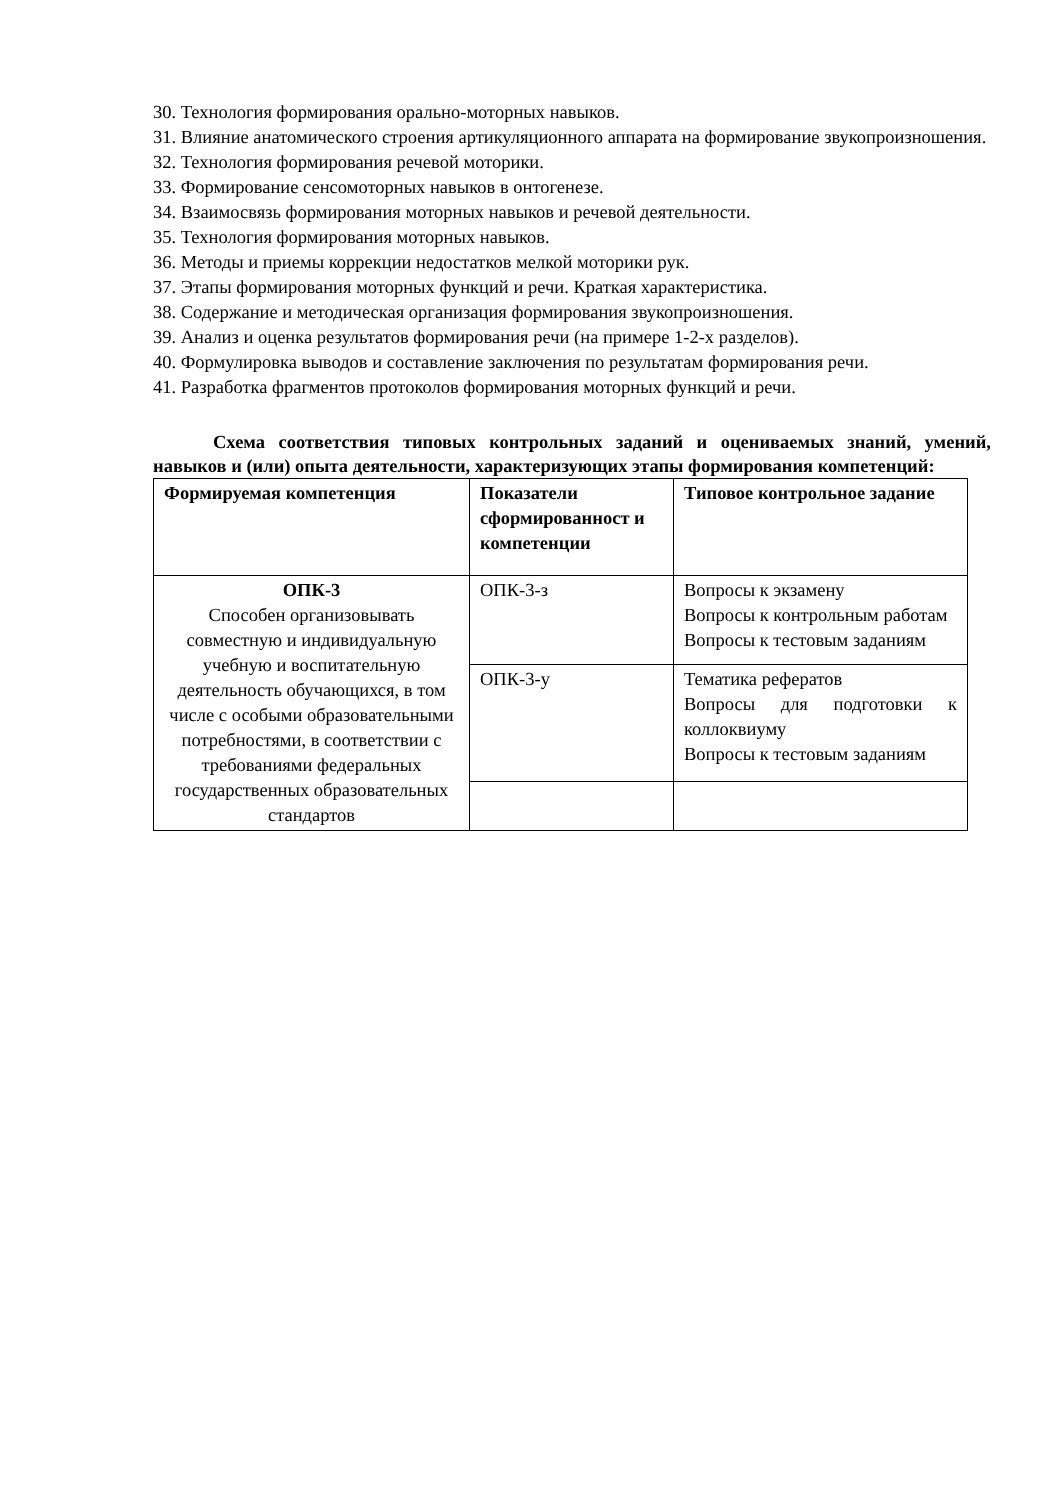30. Технология формирования орально-моторных навыков.
31. Влияние анатомического строения артикуляционного аппарата на формирование звукопроизношения.
32. Технология формирования речевой моторики.
33. Формирование сенсомоторных навыков в онтогенезе.
34. Взаимосвязь формирования моторных навыков и речевой деятельности.
35. Технология формирования моторных навыков.
36. Методы и приемы коррекции недостатков мелкой моторики рук.
37. Этапы формирования моторных функций и речи. Краткая характеристика.
38. Содержание и методическая организация формирования звукопроизношения.
39. Анализ и оценка результатов формирования речи (на примере 1-2-х разделов).
40. Формулировка выводов и составление заключения по результатам формирования речи.
41. Разработка фрагментов протоколов формирования моторных функций и речи.
Схема соответствия типовых контрольных заданий и оцениваемых знаний, умений, навыков и (или) опыта деятельности, характеризующих этапы формирования компетенций:
| Формируемая компетенция | Показатели сформированност и компетенции | Типовое контрольное задание |
| --- | --- | --- |
| ОПК-3 Способен организовывать совместную и индивидуальную учебную и воспитательную деятельность обучающихся, в том числе с особыми образовательными потребностями, в соответствии с требованиями федеральных государственных образовательных стандартов | ОПК-3-з | Вопросы к экзамену Вопросы к контрольным работам Вопросы к тестовым заданиям |
| | ОПК-3-у | Тематика рефератов Вопросы для подготовки к коллоквиуму Вопросы к тестовым заданиям |